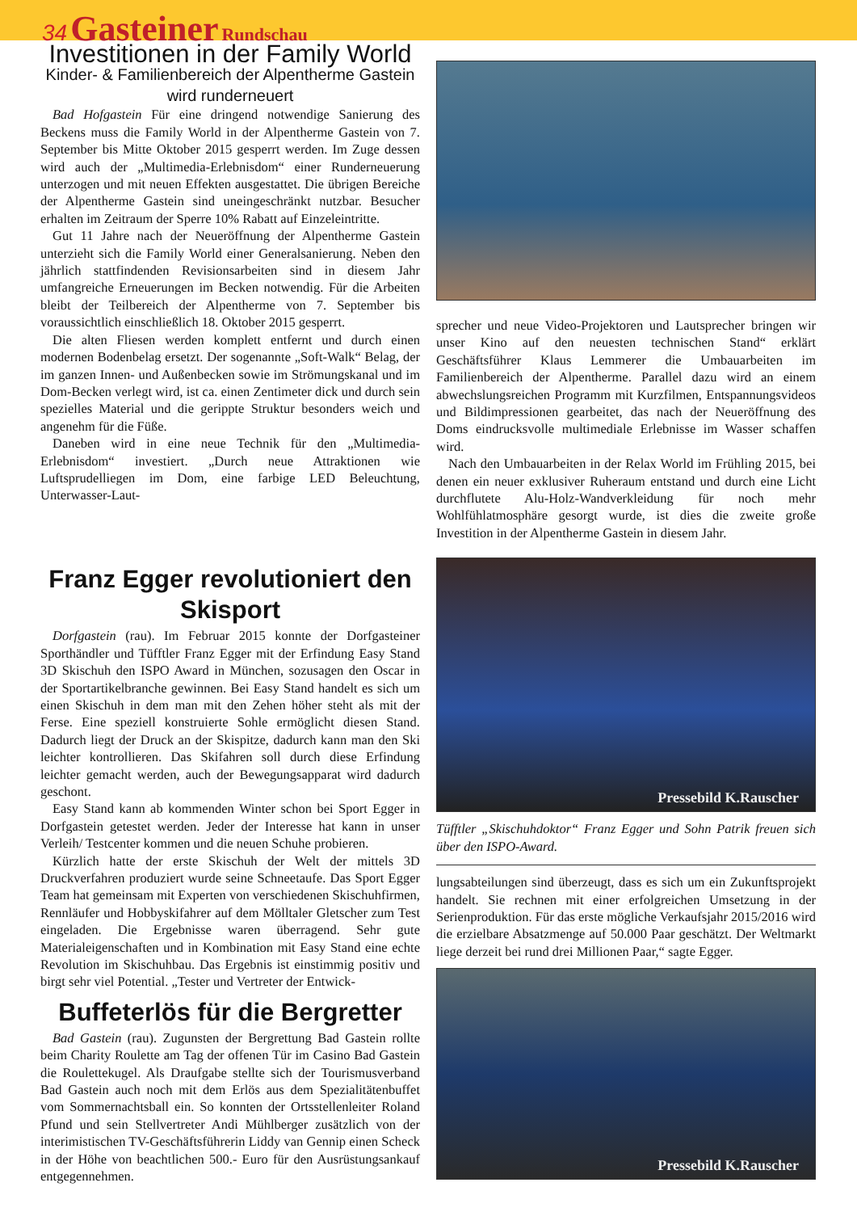34 Gasteiner Rundschau
Investitionen in der Family World
Kinder- & Familienbereich der Alpentherme Gastein wird runderneuert
Bad Hofgastein Für eine dringend notwendige Sanierung des Beckens muss die Family World in der Alpentherme Gastein von 7. September bis Mitte Oktober 2015 gesperrt werden. Im Zuge dessen wird auch der „Multimedia-Erlebnisdom“ einer Runderneuerung unterzogen und mit neuen Effekten ausgestattet. Die übrigen Bereiche der Alpentherme Gastein sind uneingeschränkt nutzbar. Besucher erhalten im Zeitraum der Sperre 10% Rabatt auf Einzeleintritte.
Gut 11 Jahre nach der Neueröffnung der Alpentherme Gastein unterzieht sich die Family World einer Generalsanierung. Neben den jährlich stattfindenden Revisionsarbeiten sind in diesem Jahr umfangreiche Erneuerungen im Becken notwendig. Für die Arbeiten bleibt der Teilbereich der Alpentherme von 7. September bis voraussichtlich einschließlich 18. Oktober 2015 gesperrt.
Die alten Fliesen werden komplett entfernt und durch einen modernen Bodenbelag ersetzt. Der sogenannte „Soft-Walk“ Belag, der im ganzen Innen- und Außenbecken sowie im Strömungskanal und im Dom-Becken verlegt wird, ist ca. einen Zentimeter dick und durch sein spezielles Material und die gerippte Struktur besonders weich und angenehm für die Füße.
Daneben wird in eine neue Technik für den „Multimedia-Erlebnisdom“ investiert. „Durch neue Attraktionen wie Luftsprudelliegen im Dom, eine farbige LED Beleuchtung, Unterwasser-Laut-
sprecher und neue Video-Projektoren und Lautsprecher bringen wir unser Kino auf den neuesten technischen Stand“ erklärt Geschäftsführer Klaus Lemmerer die Umbauarbeiten im Familienbereich der Alpentherme. Parallel dazu wird an einem abwechslungsreichen Programm mit Kurzfilmen, Entspannungsvideos und Bildimpressionen gearbeitet, das nach der Neueröffnung des Doms eindrucksvolle multimediale Erlebnisse im Wasser schaffen wird.
Nach den Umbauarbeiten in der Relax World im Frühling 2015, bei denen ein neuer exklusiver Ruheraum entstand und durch eine Licht durchflutete Alu-Holz-Wandverkleidung für noch mehr Wohlfühlatmosphäre gesorgt wurde, ist dies die zweite große Investition in der Alpentherme Gastein in diesem Jahr.
Franz Egger revolutioniert den Skisport
Dorfgastein (rau). Im Februar 2015 konnte der Dorfgasteiner Sporthändler und Tüfftler Franz Egger mit der Erfindung Easy Stand 3D Skischuh den ISPO Award in München, sozusagen den Oscar in der Sportartikelbranche gewinnen. Bei Easy Stand handelt es sich um einen Skischuh in dem man mit den Zehen höher steht als mit der Ferse. Eine speziell konstruierte Sohle ermöglicht diesen Stand. Dadurch liegt der Druck an der Skispitze, dadurch kann man den Ski leichter kontrollieren. Das Skifahren soll durch diese Erfindung leichter gemacht werden, auch der Bewegungsapparat wird dadurch geschont.
Easy Stand kann ab kommenden Winter schon bei Sport Egger in Dorfgastein getestet werden. Jeder der Interesse hat kann in unser Verleih/ Testcenter kommen und die neuen Schuhe probieren.
Kürzlich hatte der erste Skischuh der Welt der mittels 3D Druckverfahren produziert wurde seine Schneetaufe. Das Sport Egger Team hat gemeinsam mit Experten von verschiedenen Skischuhfirmen, Rennläufer und Hobbyskifahrer auf dem Mölltaler Gletscher zum Test eingeladen. Die Ergebnisse waren überragend. Sehr gute Materialeigenschaften und in Kombination mit Easy Stand eine echte Revolution im Skischuhbau. Das Ergebnis ist einstimmig positiv und birgt sehr viel Potential. „Tester und Vertreter der Entwick-
Buffeterlös für die Bergretter
Bad Gastein (rau). Zugunsten der Bergrettung Bad Gastein rollte beim Charity Roulette am Tag der offenen Tür im Casino Bad Gastein die Roulettekugel. Als Draufgabe stellte sich der Tourismusverband Bad Gastein auch noch mit dem Erlös aus dem Spezialitätenbuffet vom Sommernachtsball ein. So konnten der Ortsstellenleiter Roland Pfund und sein Stellvertreter Andi Mühlberger zusätzlich von der interimistischen TV-Geschäftsführerin Liddy van Gennip einen Scheck in der Höhe von beachtlichen 500.- Euro für den Ausrüstungsankauf entgegennehmen.
Pressebild K.Rauscher
Tüfftler „Skischuhdoktor“ Franz Egger und Sohn Patrik freuen sich über den ISPO-Award.
lungsabteilungen sind überzeugt, dass es sich um ein Zukunftsprojekt handelt. Sie rechnen mit einer erfolgreichen Umsetzung in der Serienproduktion. Für das erste mögliche Verkaufsjahr 2015/2016 wird die erzielbare Absatzmenge auf 50.000 Paar geschätzt. Der Weltmarkt liege derzeit bei rund drei Millionen Paar,“ sagte Egger.
Pressebild K.Rauscher